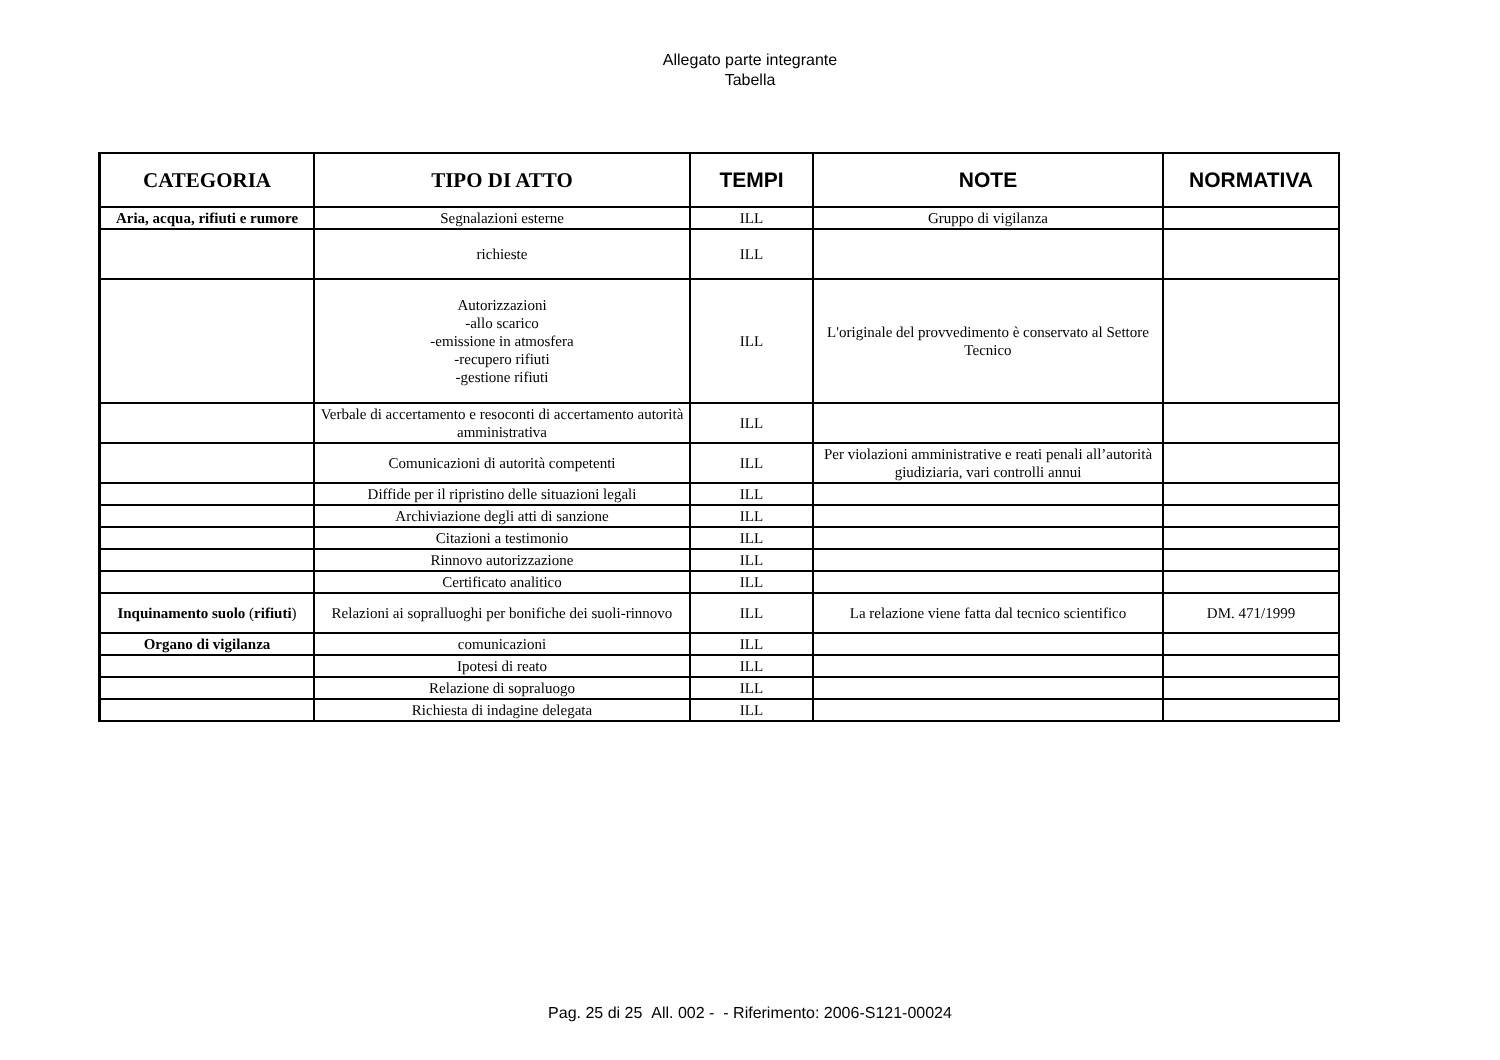Allegato parte integrante
Tabella
| CATEGORIA | TIPO DI ATTO | TEMPI | NOTE | NORMATIVA |
| --- | --- | --- | --- | --- |
| Aria, acqua, rifiuti e rumore | Segnalazioni esterne | ILL | Gruppo di vigilanza | |
| | richieste | ILL | | |
| | Autorizzazioni -allo scarico -emissione in atmosfera -recupero rifiuti -gestione rifiuti | ILL | L'originale del provvedimento è conservato al Settore Tecnico | |
| | Verbale di accertamento e resoconti di accertamento autorità amministrativa | ILL | | |
| | Comunicazioni di autorità competenti | ILL | Per violazioni amministrative e reati penali all’autorità giudiziaria, vari controlli annui | |
| | Diffide per il ripristino delle situazioni legali | ILL | | |
| | Archiviazione degli atti di sanzione | ILL | | |
| | Citazioni a testimonio | ILL | | |
| | Rinnovo autorizzazione | ILL | | |
| | Certificato analitico | ILL | | |
| Inquinamento suolo ( rifiuti ) | Relazioni ai sopralluoghi per bonifiche dei suoli-rinnovo | ILL | La relazione viene fatta dal tecnico scientifico | DM. 471/1999 |
| Organo di vigilanza | comunicazioni | ILL | | |
| | Ipotesi di reato | ILL | | |
| | Relazione di sopraluogo | ILL | | |
| | Richiesta di indagine delegata | ILL | | |
Pag. 25 di 25 All. 002 - - Riferimento: 2006-S121-00024